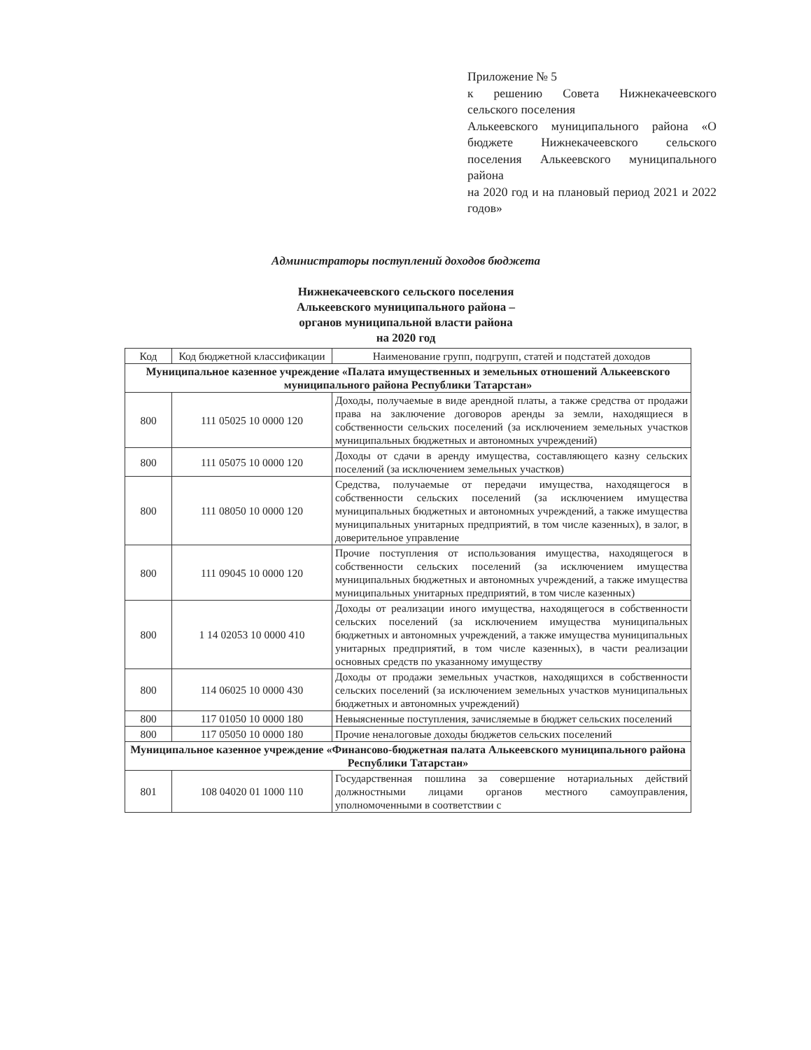Приложение № 5
к решению Совета Нижнекачеевского сельского поселения
Алькеевского муниципального района «О бюджете Нижнекачеевского сельского поселения Алькеевского муниципального района
на 2020 год и на плановый период 2021 и 2022 годов»
Администраторы поступлений доходов бюджета
Нижнекачеевского сельского поселения
Алькеевского муниципального района –
органов муниципальной власти района
на 2020 год
| Код | Код бюджетной классификации | Наименование групп, подгрупп, статей и подстатей доходов |
| --- | --- | --- |
| Муниципальное казенное учреждение «Палата имущественных и земельных отношений Алькеевского муниципального района Республики Татарстан» | | |
| 800 | 111 05025 10 0000 120 | Доходы, получаемые в виде арендной платы, а также средства от продажи права на заключение договоров аренды за земли, находящиеся в собственности сельских поселений (за исключением земельных участков муниципальных бюджетных и автономных учреждений) |
| 800 | 111 05075 10 0000 120 | Доходы от сдачи в аренду имущества, составляющего казну сельских поселений (за исключением земельных участков) |
| 800 | 111 08050 10 0000 120 | Средства, получаемые от передачи имущества, находящегося в собственности сельских поселений (за исключением имущества муниципальных бюджетных и автономных учреждений, а также имущества муниципальных унитарных предприятий, в том числе казенных), в залог, в доверительное управление |
| 800 | 111 09045 10 0000 120 | Прочие поступления от использования имущества, находящегося в собственности сельских поселений (за исключением имущества муниципальных бюджетных и автономных учреждений, а также имущества муниципальных унитарных предприятий, в том числе казенных) |
| 800 | 1 14 02053 10 0000 410 | Доходы от реализации иного имущества, находящегося в собственности сельских поселений (за исключением имущества муниципальных бюджетных и автономных учреждений, а также имущества муниципальных унитарных предприятий, в том числе казенных), в части реализации основных средств по указанному имуществу |
| 800 | 114 06025 10 0000 430 | Доходы от продажи земельных участков, находящихся в собственности сельских поселений (за исключением земельных участков муниципальных бюджетных и автономных учреждений) |
| 800 | 117 01050 10 0000 180 | Невыясненные поступления, зачисляемые в бюджет сельских поселений |
| 800 | 117 05050 10 0000 180 | Прочие неналоговые доходы бюджетов сельских поселений |
| Муниципальное казенное учреждение «Финансово-бюджетная палата Алькеевского муниципального района Республики Татарстан» | | |
| 801 | 108 04020 01 1000 110 | Государственная пошлина за совершение нотариальных действий должностными лицами органов местного самоуправления, уполномоченными в соответствии с |